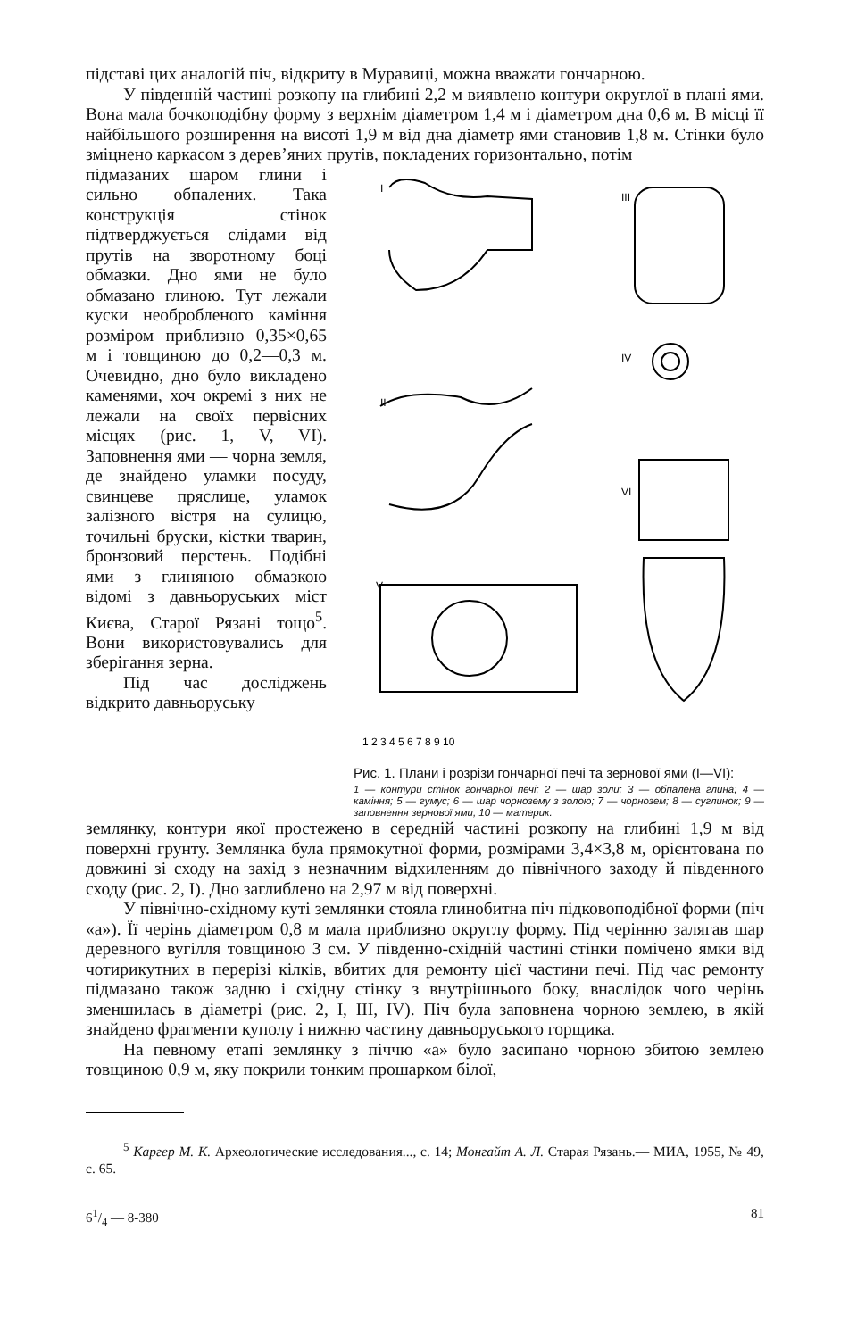підставі цих аналогій піч, відкриту в Муравиці, можна вважати гончарною.
У південній частині розкопу на глибині 2,2 м виявлено контури округлої в плані ями. Вона мала бочкоподібну форму з верхнім діаметром 1,4 м і діаметром дна 0,6 м. В місці її найбільшого розширення на висоті 1,9 м від дна діаметр ями становив 1,8 м. Стінки було зміцнено каркасом з дерев’яних прутів, покладених горизонтально, потім
підмазаних шаром глини і сильно обпалених. Така конструкція стінок підтверджується слідами від прутів на зворотному боці обмазки. Дно ями не було обмазано глиною. Тут лежали куски необробленого каміння розміром приблизно 0,35×0,65 м і товщиною до 0,2—0,3 м. Очевидно, дно було викладено каменями, хоч окремі з них не лежали на своїх первісних місцях (рис. 1, V, VI). Заповнення ями — чорна земля, де знайдено уламки посуду, свинцеве пряслице, уламок залізного вістря на сулицю, точильні бруски, кістки тварин, бронзовий перстень. Подібні ями з глиняною обмазкою відомі з давньоруських міст Києва, Старої Рязані тощо<sup>5</sup>. Вони використовувались для зберігання зерна.
Під час досліджень відкрито давньоруську
I
II
III
IV
V
VI
1 2 3 4 5 6 7 8 9 10
Рис. 1. Плани і розрізи гончарної печі та зернової ями (I—VI):
1 — контури стінок гончарної печі; 2 — шар золи; 3 — обпалена глина; 4 — каміння; 5 — гумус; 6 — шар чорнозему з золою; 7 — чорнозем; 8 — суглинок; 9 — заповнення зернової ями; 10 — материк.
землянку, контури якої простежено в середній частині розкопу на глибині 1,9 м від поверхні грунту. Землянка була прямокутної форми, розмірами 3,4×3,8 м, орієнтована по довжині зі сходу на захід з незначним відхиленням до північного заходу й південного сходу (рис. 2, I). Дно заглиблено на 2,97 м від поверхні.
У північно-східному куті землянки стояла глинобитна піч підковоподібної форми (піч «а»). Її черінь діаметром 0,8 м мала приблизно округлу форму. Під черінню залягав шар деревного вугілля товщиною 3 см. У південно-східній частині стінки помічено ямки від чотирикутних в перерізі кілків, вбитих для ремонту цієї частини печі. Під час ремонту підмазано також задню і східну стінку з внутрішнього боку, внаслідок чого черінь зменшилась в діаметрі (рис. 2, I, III, IV). Піч була заповнена чорною землею, в якій знайдено фрагменти куполу і нижню частину давньоруського горщика.
На певному етапі землянку з піччю «а» було засипано чорною збитою землею товщиною 0,9 м, яку покрили тонким прошарком білої,
<sup>5</sup> Каргер М. К. Археологические исследования..., с. 14; Монгайт А. Л. Старая Рязань.— МИА, 1955, № 49, с. 65.
61/4 — 8-380 81